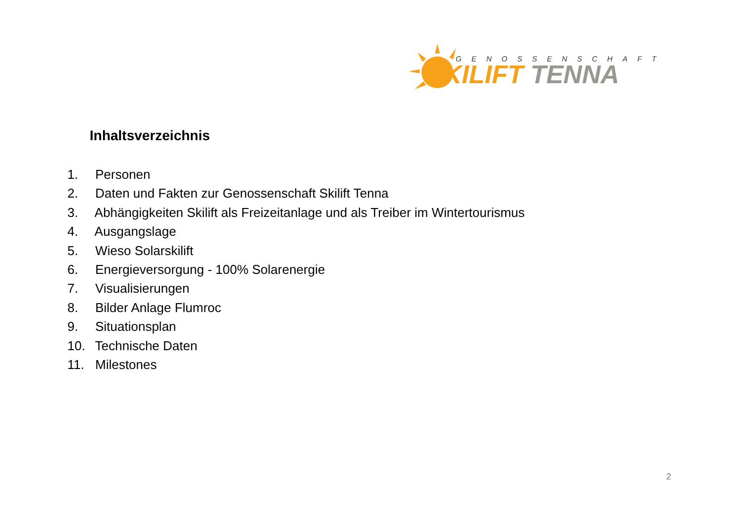GENOSSENSCHAFT
SKILIFT TENNA
Inhaltsverzeichnis
1. Personen
2. Daten und Fakten zur Genossenschaft Skilift Tenna
3. Abhängigkeiten Skilift als Freizeitanlage und als Treiber im Wintertourismus
4. Ausgangslage
5. Wieso Solarskilift
6. Energieversorgung - 100% Solarenergie
7. Visualisierungen
8. Bilder Anlage Flumroc
9. Situationsplan
10. Technische Daten
11. Milestones
2